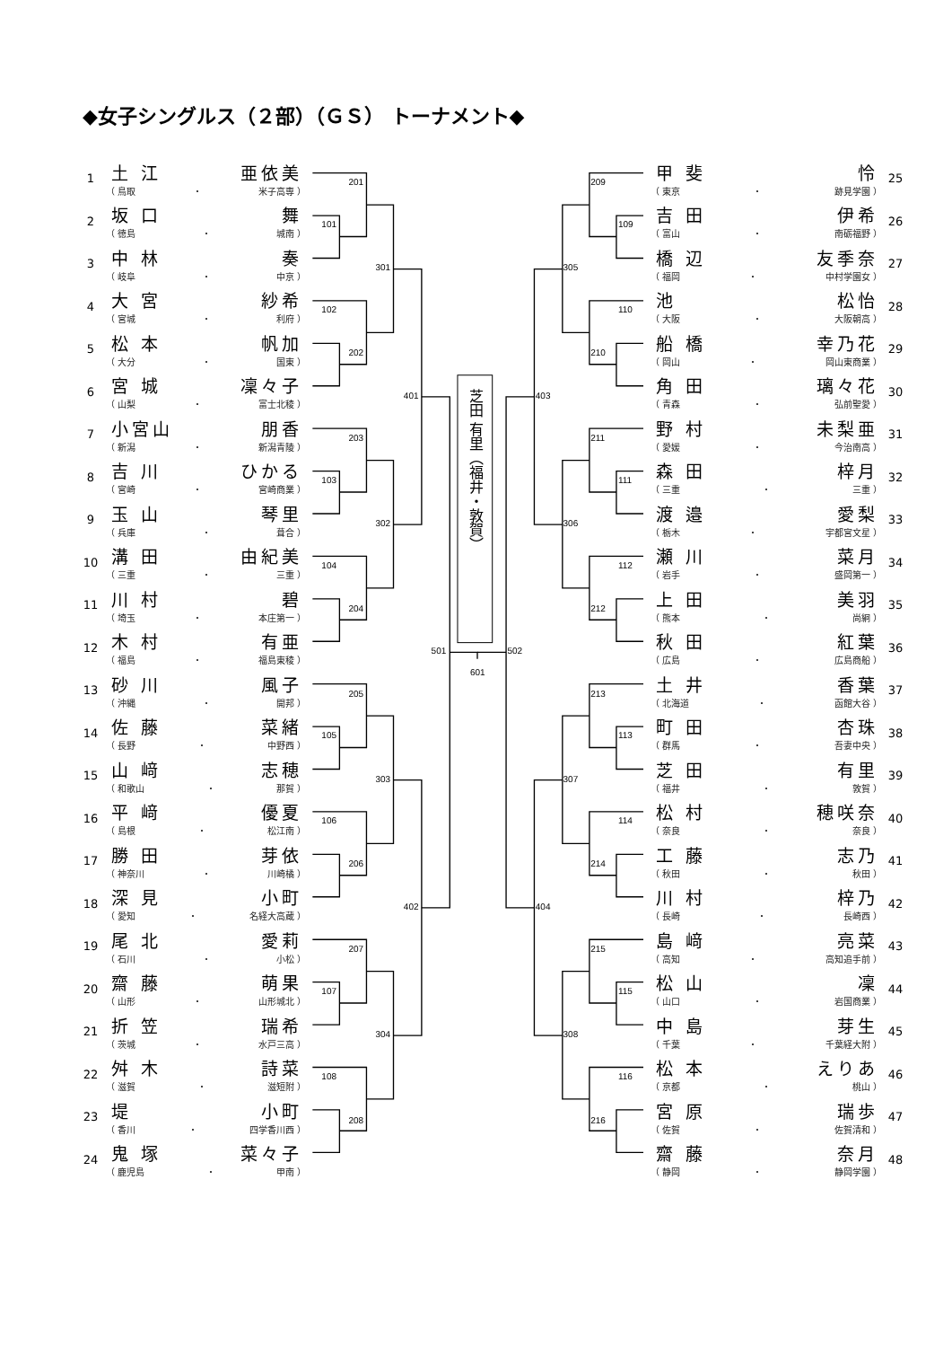◆女子シングルス（２部）（ＧＳ） トーナメント◆
1
土 江 亜依美
（ 鳥取 ・ 米子高専 ）
2
坂 口 舞
（ 徳島 ・ 城南 ）
3
中 林 奏
（ 岐阜 ・ 中京 ）
4
大 宮 紗希
（ 宮城 ・ 利府 ）
5
松 本 帆加
（ 大分 ・ 国東 ）
6
宮 城 凜々子
（ 山梨 ・ 富士北稜 ）
7
小宮山 朋香
（ 新潟 ・ 新潟青陵 ）
8
吉 川 ひかる
（ 宮崎 ・ 宮崎商業 ）
9
玉 山 琴里
（ 兵庫 ・ 葺合 ）
10
溝 田 由紀美
（ 三重 ・ 三重 ）
11
川 村 碧
（ 埼玉 ・ 本庄第一 ）
12
木 村 有亜
（ 福島 ・ 福島東稜 ）
13
砂 川 風子
（ 沖縄 ・ 開邦 ）
14
佐 藤 菜緒
（ 長野 ・ 中野西 ）
15
山 﨑 志穂
（ 和歌山 ・ 那賀 ）
16
平 﨑 優夏
（ 島根 ・ 松江南 ）
17
勝 田 芽依
（ 神奈川 ・ 川崎橘 ）
18
深 見 小町
（ 愛知 ・ 名経大高蔵 ）
19
尾 北 愛莉
（ 石川 ・ 小松 ）
20
齋 藤 萌果
（ 山形 ・ 山形城北 ）
21
折 笠 瑞希
（ 茨城 ・ 水戸三高 ）
22
舛 木 詩菜
（ 滋賀 ・ 滋短附 ）
23
堤 小町
（ 香川 ・ 四学香川西 ）
24
鬼 塚 菜々子
（ 鹿児島 ・ 甲南 ）
芝田 有里（福井・敦賀）
101
102
103
104
105
106
107
108
201
202
203
204
205
206
207
208
301
302
303
304
401
402
501
601
109
110
111
112
113
114
115
116
209
210
211
212
213
214
215
216
305
306
307
308
403
404
502
甲 斐 怜
（ 東京 ・ 跡見学園 ）
25
吉 田 伊希
（ 富山 ・ 南砺福野 ）
26
橋 辺 友季奈
（ 福岡 ・ 中村学園女 ）
27
池 松怡
（ 大阪 ・ 大阪朝高 ）
28
船 橋 幸乃花
（ 岡山 ・ 岡山東商業 ）
29
角 田 璃々花
（ 青森 ・ 弘前聖愛 ）
30
野 村 未梨亜
（ 愛媛 ・ 今治南高 ）
31
森 田 梓月
（ 三重 ・ 三重 ）
32
渡 邉 愛梨
（ 栃木 ・ 宇都宮文星 ）
33
瀬 川 菜月
（ 岩手 ・ 盛岡第一 ）
34
上 田 美羽
（ 熊本 ・ 尚絅 ）
35
秋 田 紅葉
（ 広島 ・ 広島商船 ）
36
土 井 香葉
（ 北海道 ・ 函館大谷 ）
37
町 田 杏珠
（ 群馬 ・ 吾妻中央 ）
38
芝 田 有里
（ 福井 ・ 敦賀 ）
39
松 村 穂咲奈
（ 奈良 ・ 奈良 ）
40
工 藤 志乃
（ 秋田 ・ 秋田 ）
41
川 村 梓乃
（ 長崎 ・ 長崎西 ）
42
島 﨑 亮菜
（ 高知 ・ 高知追手前 ）
43
松 山 凜
（ 山口 ・ 岩国商業 ）
44
中 島 芽生
（ 千葉 ・ 千葉経大附 ）
45
松 本 えりあ
（ 京都 ・ 桃山 ）
46
宮 原 瑞歩
（ 佐賀 ・ 佐賀清和 ）
47
齋 藤 奈月
（ 静岡 ・ 静岡学園 ）
48